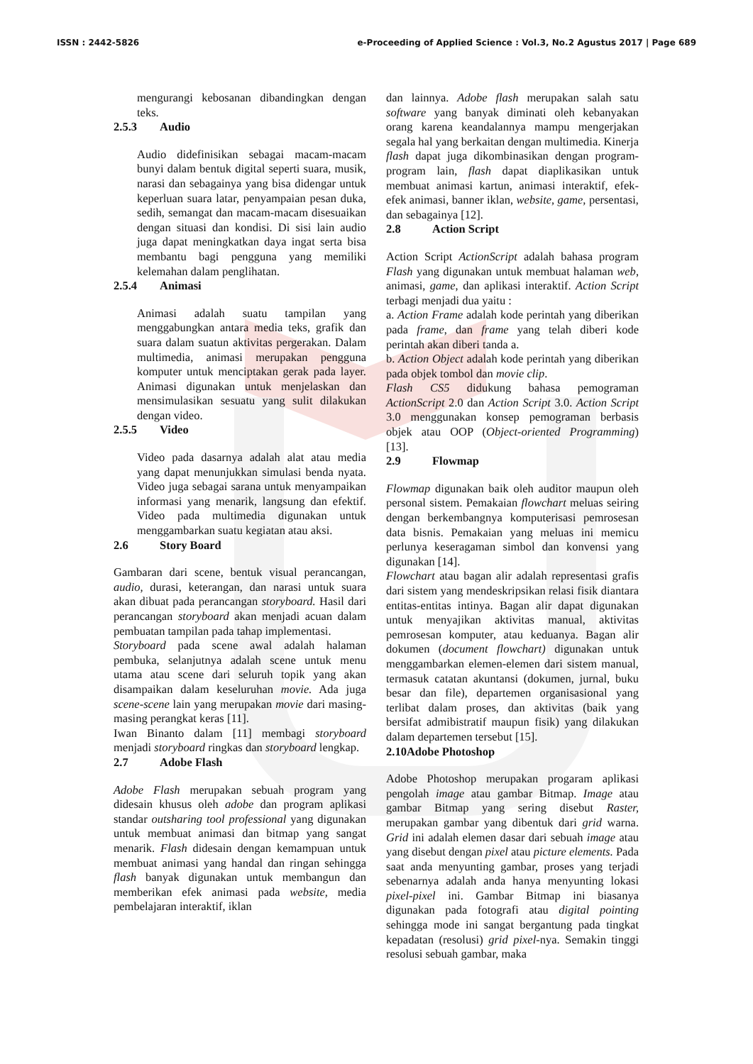ISSN : 2442-5826 e-Proceeding of Applied Science : Vol.3, No.2 Agustus 2017 | Page 689
mengurangi kebosanan dibandingkan dengan teks.
2.5.3 Audio
Audio didefinisikan sebagai macam-macam bunyi dalam bentuk digital seperti suara, musik, narasi dan sebagainya yang bisa didengar untuk keperluan suara latar, penyampaian pesan duka, sedih, semangat dan macam-macam disesuaikan dengan situasi dan kondisi. Di sisi lain audio juga dapat meningkatkan daya ingat serta bisa membantu bagi pengguna yang memiliki kelemahan dalam penglihatan.
2.5.4 Animasi
Animasi adalah suatu tampilan yang menggabungkan antara media teks, grafik dan suara dalam suatun aktivitas pergerakan. Dalam multimedia, animasi merupakan pengguna komputer untuk menciptakan gerak pada layer. Animasi digunakan untuk menjelaskan dan mensimulasikan sesuatu yang sulit dilakukan dengan video.
2.5.5 Video
Video pada dasarnya adalah alat atau media yang dapat menunjukkan simulasi benda nyata. Video juga sebagai sarana untuk menyampaikan informasi yang menarik, langsung dan efektif. Video pada multimedia digunakan untuk menggambarkan suatu kegiatan atau aksi.
2.6 Story Board
Gambaran dari scene, bentuk visual perancangan, audio, durasi, keterangan, dan narasi untuk suara akan dibuat pada perancangan storyboard. Hasil dari perancangan storyboard akan menjadi acuan dalam pembuatan tampilan pada tahap implementasi.
Storyboard pada scene awal adalah halaman pembuka, selanjutnya adalah scene untuk menu utama atau scene dari seluruh topik yang akan disampaikan dalam keseluruhan movie. Ada juga scene-scene lain yang merupakan movie dari masing-masing perangkat keras [11].
Iwan Binanto dalam [11] membagi storyboard menjadi storyboard ringkas dan storyboard lengkap.
2.7 Adobe Flash
Adobe Flash merupakan sebuah program yang didesain khusus oleh adobe dan program aplikasi standar outsharing tool professional yang digunakan untuk membuat animasi dan bitmap yang sangat menarik. Flash didesain dengan kemampuan untuk membuat animasi yang handal dan ringan sehingga flash banyak digunakan untuk membangun dan memberikan efek animasi pada website, media pembelajaran interaktif, iklan
dan lainnya. Adobe flash merupakan salah satu software yang banyak diminati oleh kebanyakan orang karena keandalannya mampu mengerjakan segala hal yang berkaitan dengan multimedia. Kinerja flash dapat juga dikombinasikan dengan program-program lain, flash dapat diaplikasikan untuk membuat animasi kartun, animasi interaktif, efek-efek animasi, banner iklan, website, game, persentasi, dan sebagainya [12].
2.8 Action Script
Action Script ActionScript adalah bahasa program Flash yang digunakan untuk membuat halaman web, animasi, game, dan aplikasi interaktif. Action Script terbagi menjadi dua yaitu :
a. Action Frame adalah kode perintah yang diberikan pada frame, dan frame yang telah diberi kode perintah akan diberi tanda a.
b. Action Object adalah kode perintah yang diberikan pada objek tombol dan movie clip.
Flash CS5 didukung bahasa pemograman ActionScript 2.0 dan Action Script 3.0. Action Script 3.0 menggunakan konsep pemograman berbasis objek atau OOP (Object-oriented Programming) [13].
2.9 Flowmap
Flowmap digunakan baik oleh auditor maupun oleh personal sistem. Pemakaian flowchart meluas seiring dengan berkembangnya komputerisasi pemrosesan data bisnis. Pemakaian yang meluas ini memicu perlunya keseragaman simbol dan konvensi yang digunakan [14].
Flowchart atau bagan alir adalah representasi grafis dari sistem yang mendeskripsikan relasi fisik diantara entitas-entitas intinya. Bagan alir dapat digunakan untuk menyajikan aktivitas manual, aktivitas pemrosesan komputer, atau keduanya. Bagan alir dokumen (document flowchart) digunakan untuk menggambarkan elemen-elemen dari sistem manual, termasuk catatan akuntansi (dokumen, jurnal, buku besar dan file), departemen organisasional yang terlibat dalam proses, dan aktivitas (baik yang bersifat admibistratif maupun fisik) yang dilakukan dalam departemen tersebut [15].
2.10Adobe Photoshop
Adobe Photoshop merupakan progaram aplikasi pengolah image atau gambar Bitmap. Image atau gambar Bitmap yang sering disebut Raster, merupakan gambar yang dibentuk dari grid warna. Grid ini adalah elemen dasar dari sebuah image atau yang disebut dengan pixel atau picture elements. Pada saat anda menyunting gambar, proses yang terjadi sebenarnya adalah anda hanya menyunting lokasi pixel-pixel ini. Gambar Bitmap ini biasanya digunakan pada fotografi atau digital pointing sehingga mode ini sangat bergantung pada tingkat kepadatan (resolusi) grid pixel-nya. Semakin tinggi resolusi sebuah gambar, maka